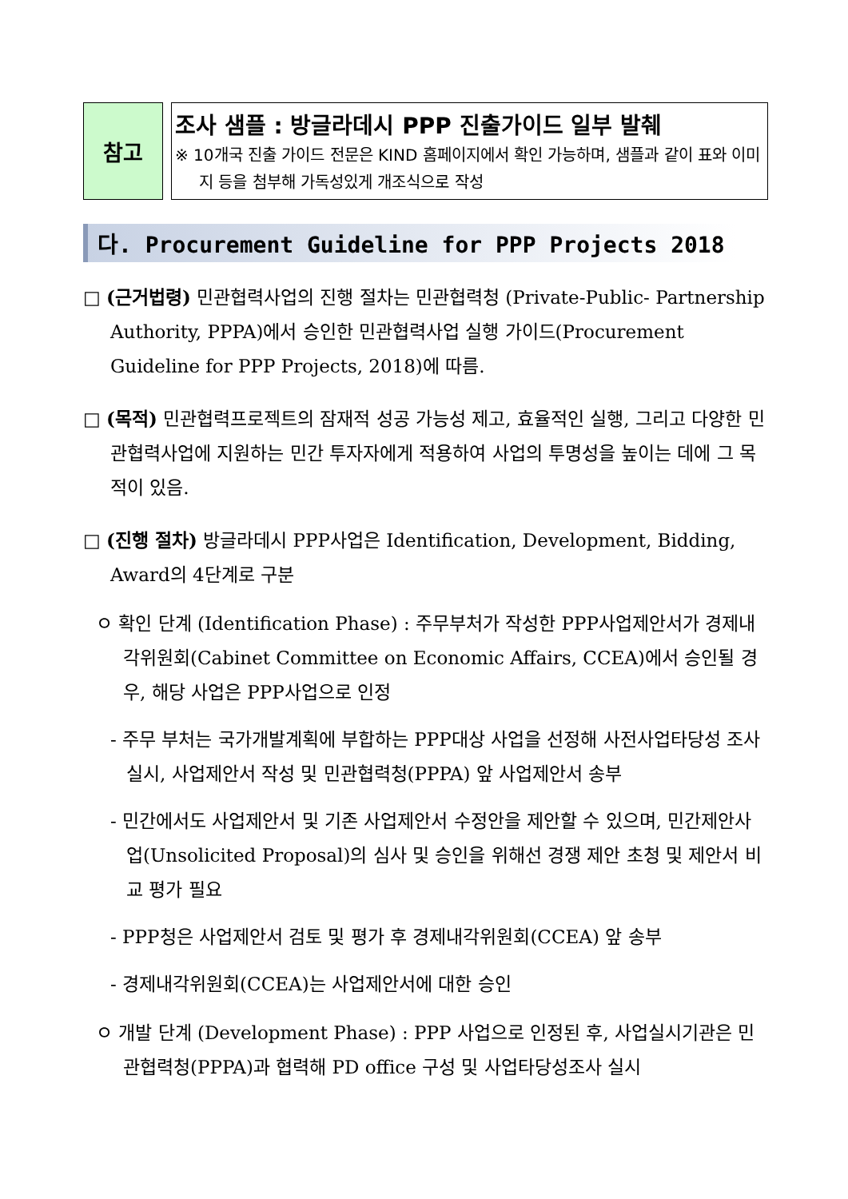참고
조사 샘플 : 방글라데시 PPP 진출가이드 일부 발췌
※ 10개국 진출 가이드 전문은 KIND 홈페이지에서 확인 가능하며, 샘플과 같이 표와 이미지 등을 첨부해 가독성있게 개조식으로 작성
다. Procurement Guideline for PPP Projects 2018
□ (근거법령) 민관협력사업의 진행 절차는 민관협력청 (Private-Public- Partnership Authority, PPPA)에서 승인한 민관협력사업 실행 가이드(Procurement Guideline for PPP Projects, 2018)에 따름.
□ (목적) 민관협력프로젝트의 잠재적 성공 가능성 제고, 효율적인 실행, 그리고 다양한 민관협력사업에 지원하는 민간 투자자에게 적용하여 사업의 투명성을 높이는 데에 그 목적이 있음.
□ (진행 절차) 방글라데시 PPP사업은 Identification, Development, Bidding, Award의 4단계로 구분
ㅇ 확인 단계 (Identification Phase) : 주무부처가 작성한 PPP사업제안서가 경제내각위원회(Cabinet Committee on Economic Affairs, CCEA)에서 승인될 경우, 해당 사업은 PPP사업으로 인정
- 주무 부처는 국가개발계획에 부합하는 PPP대상 사업을 선정해 사전사업타당성 조사 실시, 사업제안서 작성 및 민관협력청(PPPA) 앞 사업제안서 송부
- 민간에서도 사업제안서 및 기존 사업제안서 수정안을 제안할 수 있으며, 민간제안사업(Unsolicited Proposal)의 심사 및 승인을 위해선 경쟁 제안 초청 및 제안서 비교 평가 필요
- PPP청은 사업제안서 검토 및 평가 후 경제내각위원회(CCEA) 앞 송부
- 경제내각위원회(CCEA)는 사업제안서에 대한 승인
ㅇ 개발 단계 (Development Phase) : PPP 사업으로 인정된 후, 사업실시기관은 민관협력청(PPPA)과 협력해 PD office 구성 및 사업타당성조사 실시